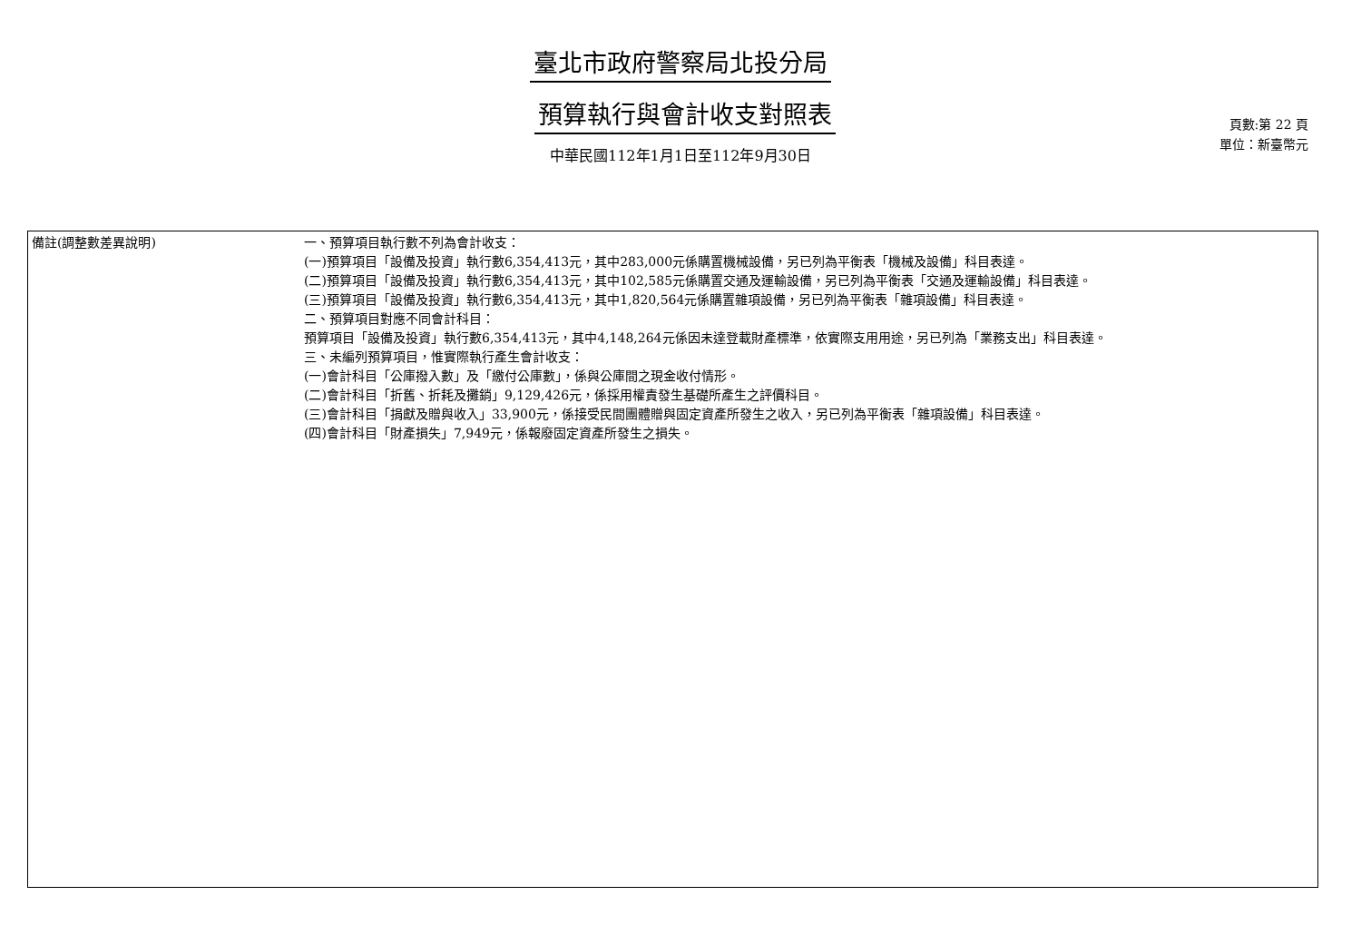臺北市政府警察局北投分局
預算執行與會計收支對照表
中華民國112年1月1日至112年9月30日
頁數:第 22 頁
單位：新臺幣元
| 備註(調整數差異說明) | 一、預算項目執行數不列為會計收支： (一)預算項目「設備及投資」執行數6,354,413元，其中283,000元係購置機械設備，另已列為平衡表「機械及設備」科目表達。 (二)預算項目「設備及投資」執行數6,354,413元，其中102,585元係購置交通及運輸設備，另已列為平衡表「交通及運輸設備」科目表達。 (三)預算項目「設備及投資」執行數6,354,413元，其中1,820,564元係購置雜項設備，另已列為平衡表「雜項設備」科目表達。 二、預算項目對應不同會計科目： 預算項目「設備及投資」執行數6,354,413元，其中4,148,264元係因未達登載財產標準，依實際支用用途，另已列為「業務支出」科目表達。 三、未編列預算項目，惟實際執行產生會計收支： (一)會計科目「公庫撥入數」及「繳付公庫數」，係與公庫間之現金收付情形。 (二)會計科目「折舊、折耗及攤銷」9,129,426元，係採用權責發生基礎所產生之評價科目。 (三)會計科目「捐獻及贈與收入」33,900元，係接受民間團體贈與固定資產所發生之收入，另已列為平衡表「雜項設備」科目表達。 (四)會計科目「財產損失」7,949元，係報廢固定資產所發生之損失。 |